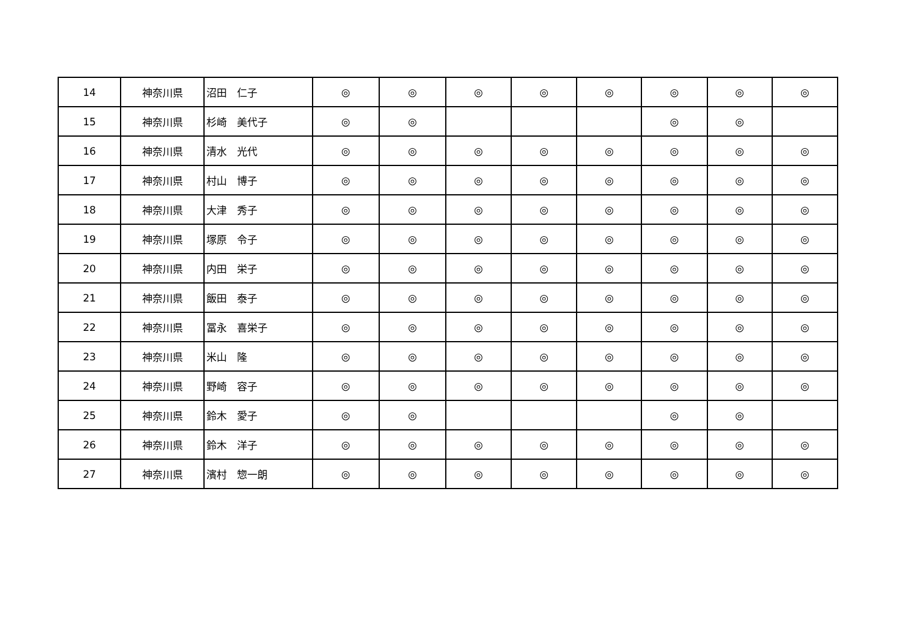| 14 | 神奈川県 | 沼田 仁子 | ◎ | ◎ | ◎ | ◎ | ◎ | ◎ | ◎ | ◎ |
| 15 | 神奈川県 | 杉崎 美代子 | ◎ | ◎ | | | | ◎ | ◎ | |
| 16 | 神奈川県 | 清水 光代 | ◎ | ◎ | ◎ | ◎ | ◎ | ◎ | ◎ | ◎ |
| 17 | 神奈川県 | 村山 博子 | ◎ | ◎ | ◎ | ◎ | ◎ | ◎ | ◎ | ◎ |
| 18 | 神奈川県 | 大津 秀子 | ◎ | ◎ | ◎ | ◎ | ◎ | ◎ | ◎ | ◎ |
| 19 | 神奈川県 | 塚原 令子 | ◎ | ◎ | ◎ | ◎ | ◎ | ◎ | ◎ | ◎ |
| 20 | 神奈川県 | 内田 栄子 | ◎ | ◎ | ◎ | ◎ | ◎ | ◎ | ◎ | ◎ |
| 21 | 神奈川県 | 飯田 泰子 | ◎ | ◎ | ◎ | ◎ | ◎ | ◎ | ◎ | ◎ |
| 22 | 神奈川県 | 冨永 喜栄子 | ◎ | ◎ | ◎ | ◎ | ◎ | ◎ | ◎ | ◎ |
| 23 | 神奈川県 | 米山 隆 | ◎ | ◎ | ◎ | ◎ | ◎ | ◎ | ◎ | ◎ |
| 24 | 神奈川県 | 野崎 容子 | ◎ | ◎ | ◎ | ◎ | ◎ | ◎ | ◎ | ◎ |
| 25 | 神奈川県 | 鈴木 愛子 | ◎ | ◎ | | | | ◎ | ◎ | |
| 26 | 神奈川県 | 鈴木 洋子 | ◎ | ◎ | ◎ | ◎ | ◎ | ◎ | ◎ | ◎ |
| 27 | 神奈川県 | 濱村 惣一朗 | ◎ | ◎ | ◎ | ◎ | ◎ | ◎ | ◎ | ◎ |